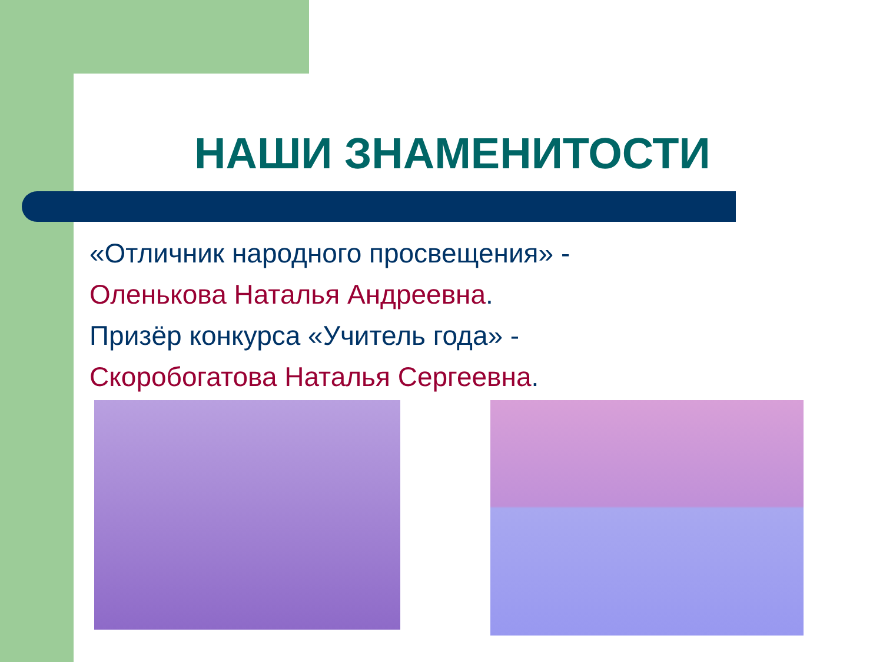НАШИ ЗНАМЕНИТОСТИ
«Отличник народного просвещения» -
Оленькова Наталья Андреевна.
Призёр конкурса «Учитель года» -
Скоробогатова Наталья Сергеевна.